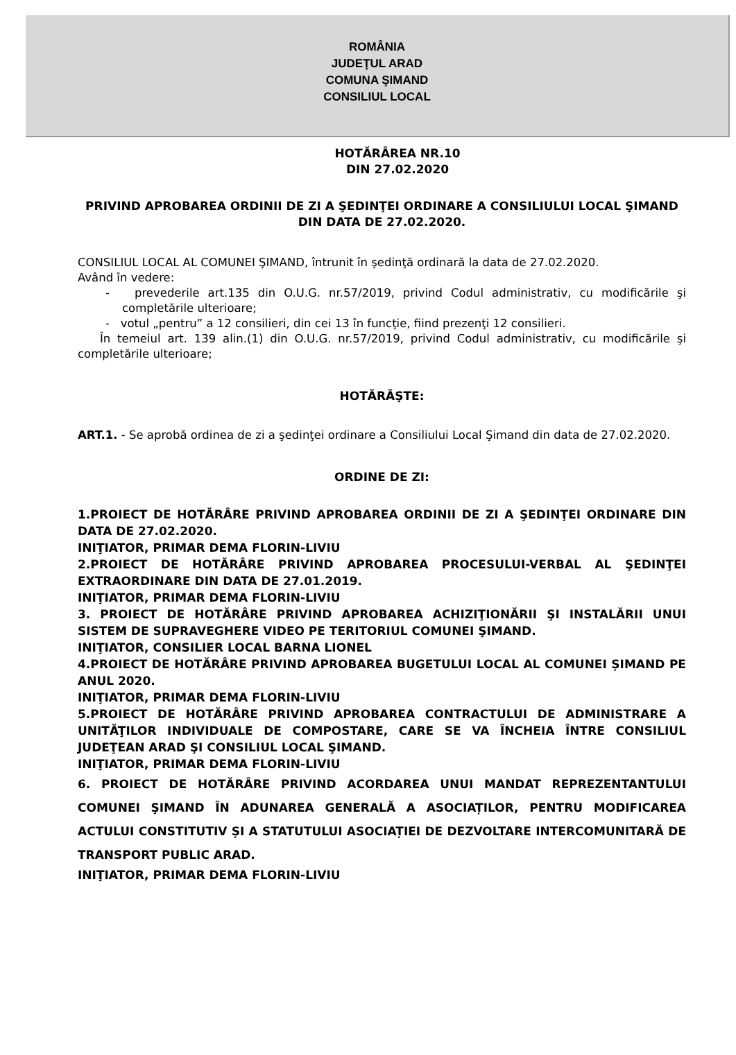ROMÂNIA
JUDEŢUL ARAD
COMUNA ŞIMAND
CONSILIUL LOCAL
HOTĂRÂREA NR.10
DIN 27.02.2020
PRIVIND APROBAREA ORDINII DE ZI A ŞEDINŢEI ORDINARE A CONSILIULUI LOCAL ŞIMAND DIN DATA DE 27.02.2020.
CONSILIUL LOCAL AL COMUNEI ŞIMAND, întrunit în şedinţă ordinară la data de 27.02.2020.
Având în vedere:
- prevederile art.135 din O.U.G. nr.57/2019, privind Codul administrativ, cu modificările şi completările ulterioare;
- votul „pentru” a 12 consilieri, din cei 13 în funcţie, fiind prezenţi 12 consilieri.
În temeiul art. 139 alin.(1) din O.U.G. nr.57/2019, privind Codul administrativ, cu modificările şi completările ulterioare;
HOTĂRĂŞTE:
ART.1. - Se aprobă ordinea de zi a şedinţei ordinare a Consiliului Local Şimand din data de 27.02.2020.
ORDINE DE ZI:
1.PROIECT DE HOTĂRÂRE PRIVIND APROBAREA ORDINII DE ZI A ŞEDINŢEI ORDINARE DIN DATA DE 27.02.2020.
INIŢIATOR, PRIMAR DEMA FLORIN-LIVIU
2.PROIECT DE HOTĂRÂRE PRIVIND APROBAREA PROCESULUI-VERBAL AL ŞEDINŢEI EXTRAORDINARE DIN DATA DE 27.01.2019.
INIŢIATOR, PRIMAR DEMA FLORIN-LIVIU
3. PROIECT DE HOTĂRÂRE PRIVIND APROBAREA ACHIZIŢIONĂRII ŞI INSTALĂRII UNUI SISTEM DE SUPRAVEGHERE VIDEO PE TERITORIUL COMUNEI ŞIMAND.
INIŢIATOR, CONSILIER LOCAL BARNA LIONEL
4.PROIECT DE HOTĂRÂRE PRIVIND APROBAREA BUGETULUI LOCAL AL COMUNEI ȘIMAND PE ANUL 2020.
INIŢIATOR, PRIMAR DEMA FLORIN-LIVIU
5.PROIECT DE HOTĂRÂRE PRIVIND APROBAREA CONTRACTULUI DE ADMINISTRARE A UNITĂŢILOR INDIVIDUALE DE COMPOSTARE, CARE SE VA ÎNCHEIA ÎNTRE CONSILIUL JUDEŢEAN ARAD ŞI CONSILIUL LOCAL ŞIMAND.
INIŢIATOR, PRIMAR DEMA FLORIN-LIVIU
6. PROIECT DE HOTĂRÂRE PRIVIND ACORDAREA UNUI MANDAT REPREZENTANTULUI COMUNEI ŞIMAND ÎN ADUNAREA GENERALĂ A ASOCIAȚILOR, PENTRU MODIFICAREA ACTULUI CONSTITUTIV ȘI A STATUTULUI ASOCIAȚIEI DE DEZVOLTARE INTERCOMUNITARĂ DE TRANSPORT PUBLIC ARAD.
INIŢIATOR, PRIMAR DEMA FLORIN-LIVIU